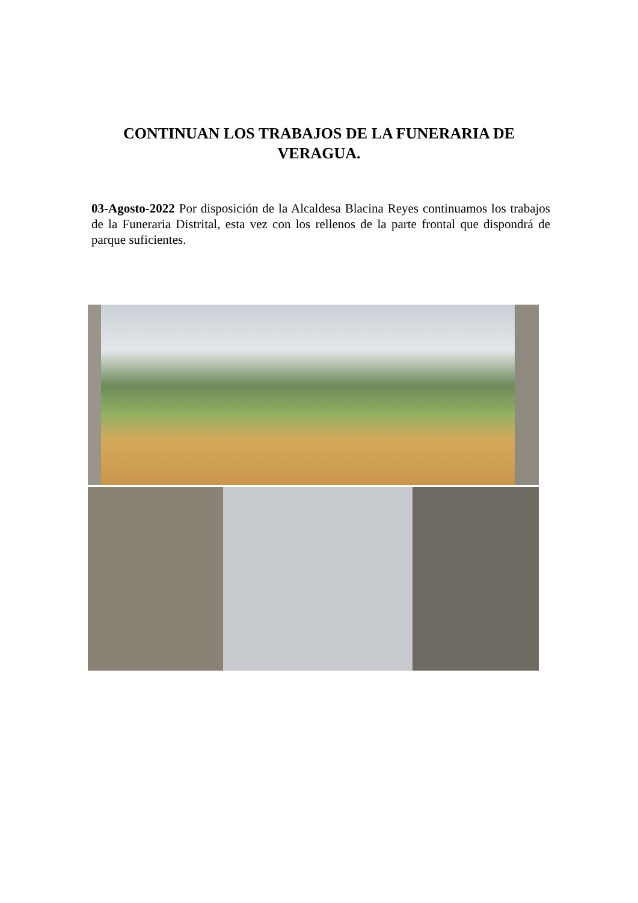CONTINUAN LOS TRABAJOS DE LA FUNERARIA DE VERAGUA.
03-Agosto-2022 Por disposición de la Alcaldesa Blacina Reyes continuamos los trabajos de la Funeraria Distrital, esta vez con los rellenos de la parte frontal que dispondrá de parque suficientes.